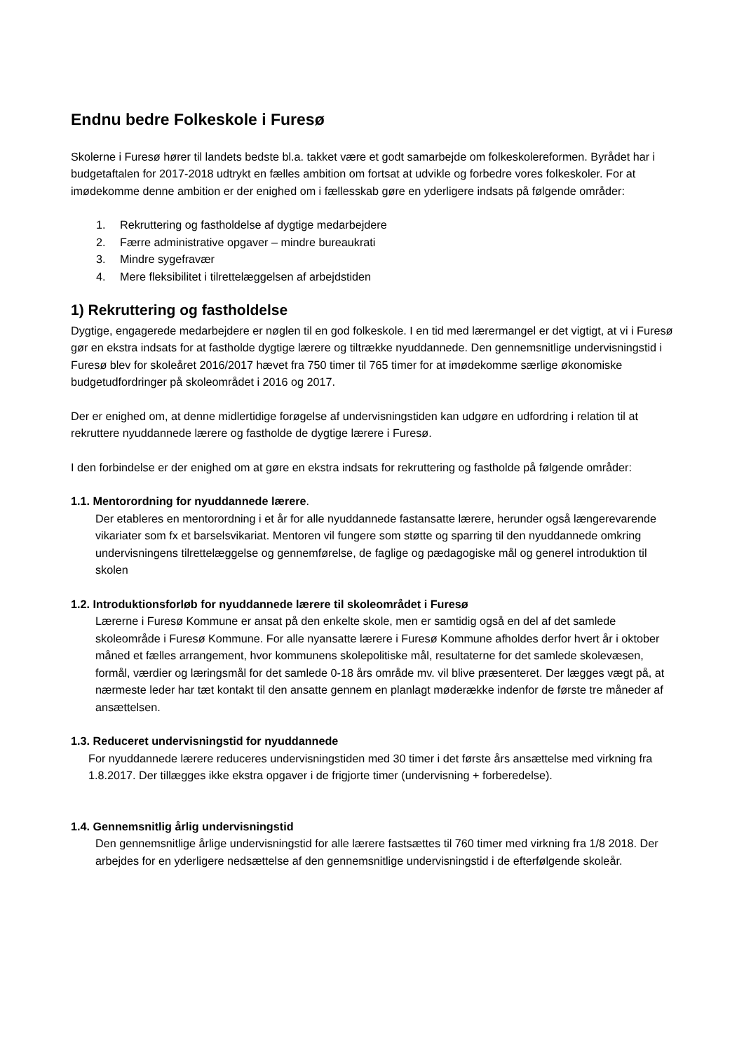Endnu bedre Folkeskole i Furesø
Skolerne i Furesø hører til landets bedste bl.a. takket være et godt samarbejde om folkeskolereformen. Byrådet har i budgetaftalen for 2017-2018 udtrykt en fælles ambition om fortsat at udvikle og forbedre vores folkeskoler. For at imødekomme denne ambition er der enighed om i fællesskab gøre en yderligere indsats på følgende områder:
1. Rekruttering og fastholdelse af dygtige medarbejdere
2. Færre administrative opgaver – mindre bureaukrati
3. Mindre sygefravær
4. Mere fleksibilitet i tilrettelæggelsen af arbejdstiden
1) Rekruttering og fastholdelse
Dygtige, engagerede medarbejdere er nøglen til en god folkeskole. I en tid med lærermangel er det vigtigt, at vi i Furesø gør en ekstra indsats for at fastholde dygtige lærere og tiltrække nyuddannede. Den gennemsnitlige undervisningstid i Furesø blev for skoleåret 2016/2017 hævet fra 750 timer til 765 timer for at imødekomme særlige økonomiske budgetudfordringer på skoleområdet i 2016 og 2017.
Der er enighed om, at denne midlertidige forøgelse af undervisningstiden kan udgøre en udfordring i relation til at rekruttere nyuddannede lærere og fastholde de dygtige lærere i Furesø.
I den forbindelse er der enighed om at gøre en ekstra indsats for rekruttering og fastholde på følgende områder:
1.1. Mentorordning for nyuddannede lærere.
Der etableres en mentorordning i et år for alle nyuddannede fastansatte lærere, herunder også længerevarende vikariater som fx et barselsvikariat. Mentoren vil fungere som støtte og sparring til den nyuddannede omkring undervisningens tilrettelæggelse og gennemførelse, de faglige og pædagogiske mål og generel introduktion til skolen
1.2. Introduktionsforløb for nyuddannede lærere til skoleområdet i Furesø
Lærerne i Furesø Kommune er ansat på den enkelte skole, men er samtidig også en del af det samlede skoleområde i Furesø Kommune. For alle nyansatte lærere i Furesø Kommune afholdes derfor hvert år i oktober måned et fælles arrangement, hvor kommunens skolepolitiske mål, resultaterne for det samlede skolevæsen, formål, værdier og læringsmål for det samlede 0-18 års område mv. vil blive præsenteret. Der lægges vægt på, at nærmeste leder har tæt kontakt til den ansatte gennem en planlagt møderække indenfor de første tre måneder af ansættelsen.
1.3. Reduceret undervisningstid for nyuddannede
For nyuddannede lærere reduceres undervisningstiden med 30 timer i det første års ansættelse med virkning fra 1.8.2017. Der tillægges ikke ekstra opgaver i de frigjorte timer (undervisning + forberedelse).
1.4. Gennemsnitlig årlig undervisningstid
Den gennemsnitlige årlige undervisningstid for alle lærere fastsættes til 760 timer med virkning fra 1/8 2018. Der arbejdes for en yderligere nedsættelse af den gennemsnitlige undervisningstid i de efterfølgende skoleår.